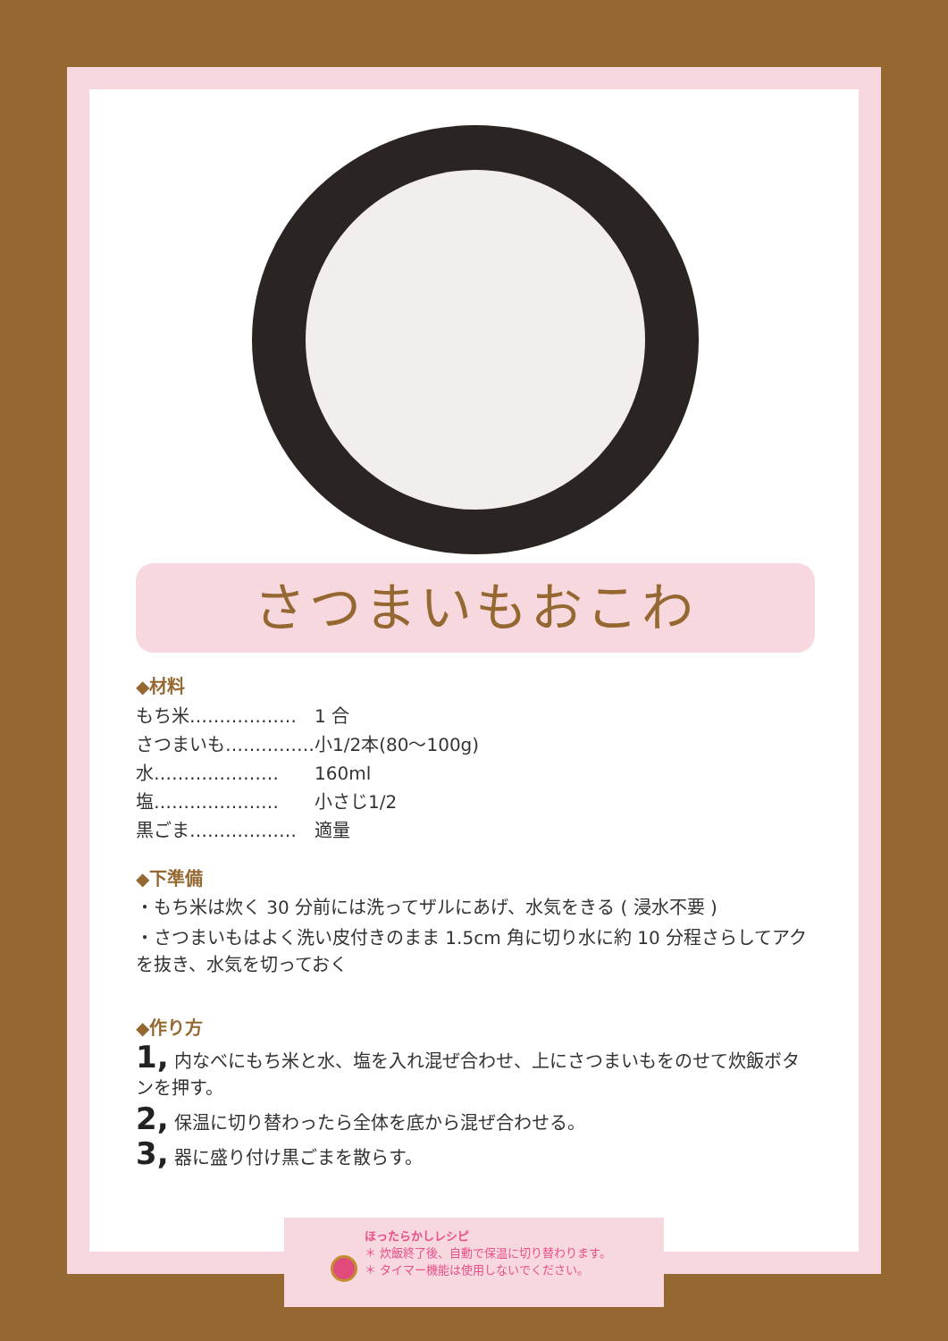さつまいもおこわ
◆材料
もち米……………… 1 合
さつまいも…………… 小1/2本(80～100g)
水………………… 160ml
塩………………… 小さじ1/2
黒ごま……………… 適量
◆下準備
・もち米は炊く 30 分前には洗ってザルにあげ、水気をきる ( 浸水不要 )
・さつまいもはよく洗い皮付きのまま 1.5cm 角に切り水に約 10 分程さらしてアクを抜き、水気を切っておく
◆作り方
1, 内なべにもち米と水、塩を入れ混ぜ合わせ、上にさつまいもをのせて炊飯ボタンを押す。
2, 保温に切り替わったら全体を底から混ぜ合わせる。
3, 器に盛り付け黒ごまを散らす。
ほったらかしレシピ
＊ 炊飯終了後、自動で保温に切り替わります。
＊ タイマー機能は使用しないでください。